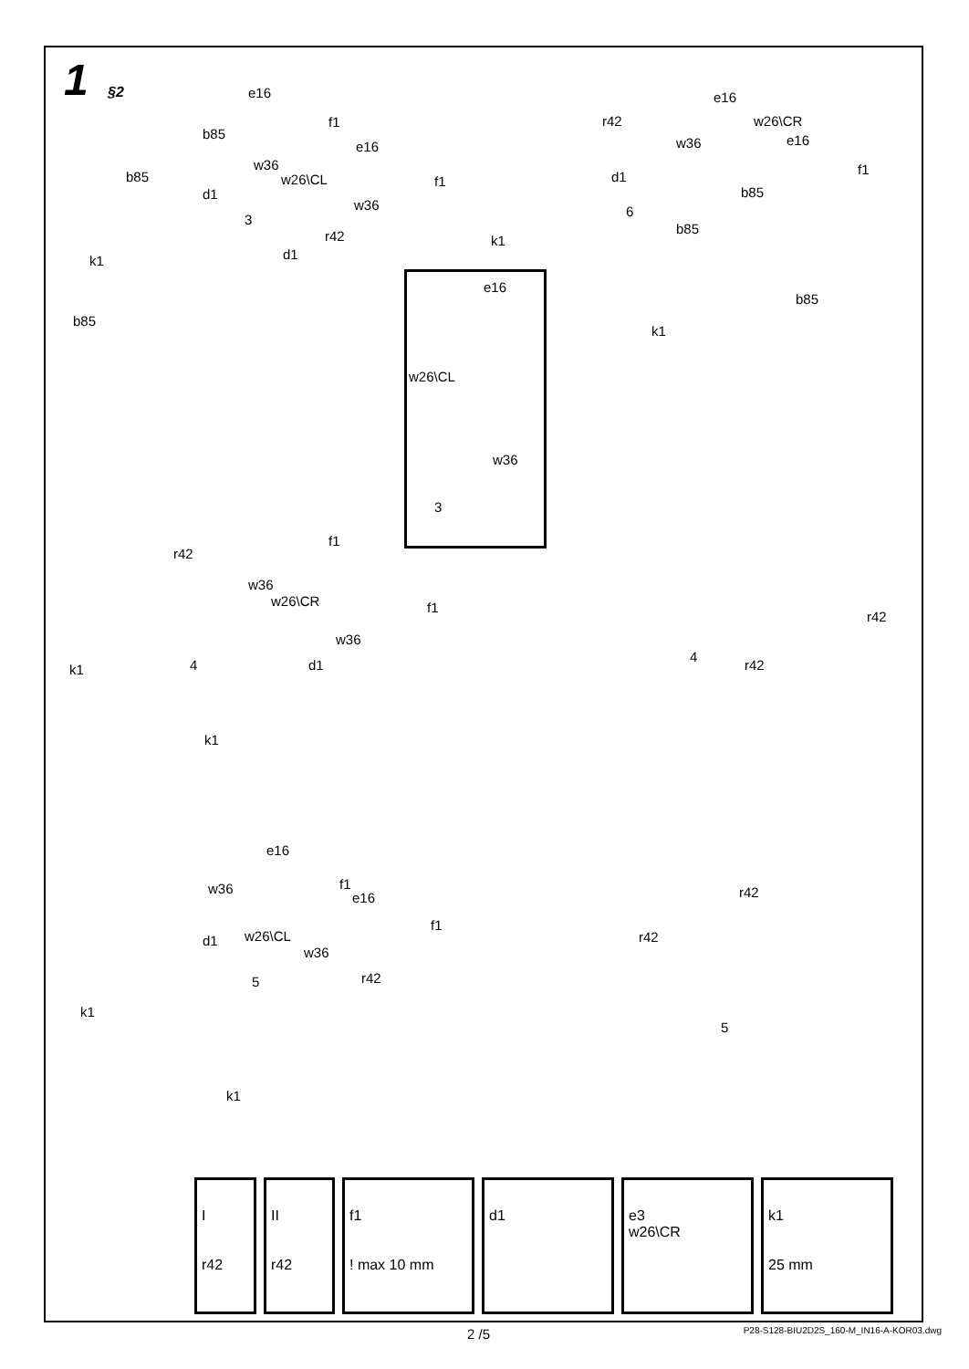1 §2 e16
b85
f1
e16
w36
w26\CL
b85
d1
f1
w36
3
r42
d1
k1
b85
e16
r42 w26\CR
w36 e16
f1
d1
b85
6
b85
k1
b85
k1
e16
w26\CL
w36
3
f1
r42
w36
w26\CR f1
r42
w36
4
4 d1 r42
k1
k1
e16
w36 f1
e16 r42
f1
w26\CL
d1 r42
w36
r42
5
k1
5
k1
I
r42
II
r42
f1
! max 10 mm
d1 e3
w26\CR
k1
25 mm
2 /5
P28-S128-BIU2D2S_160-M_IN16-A-KOR03.dwg